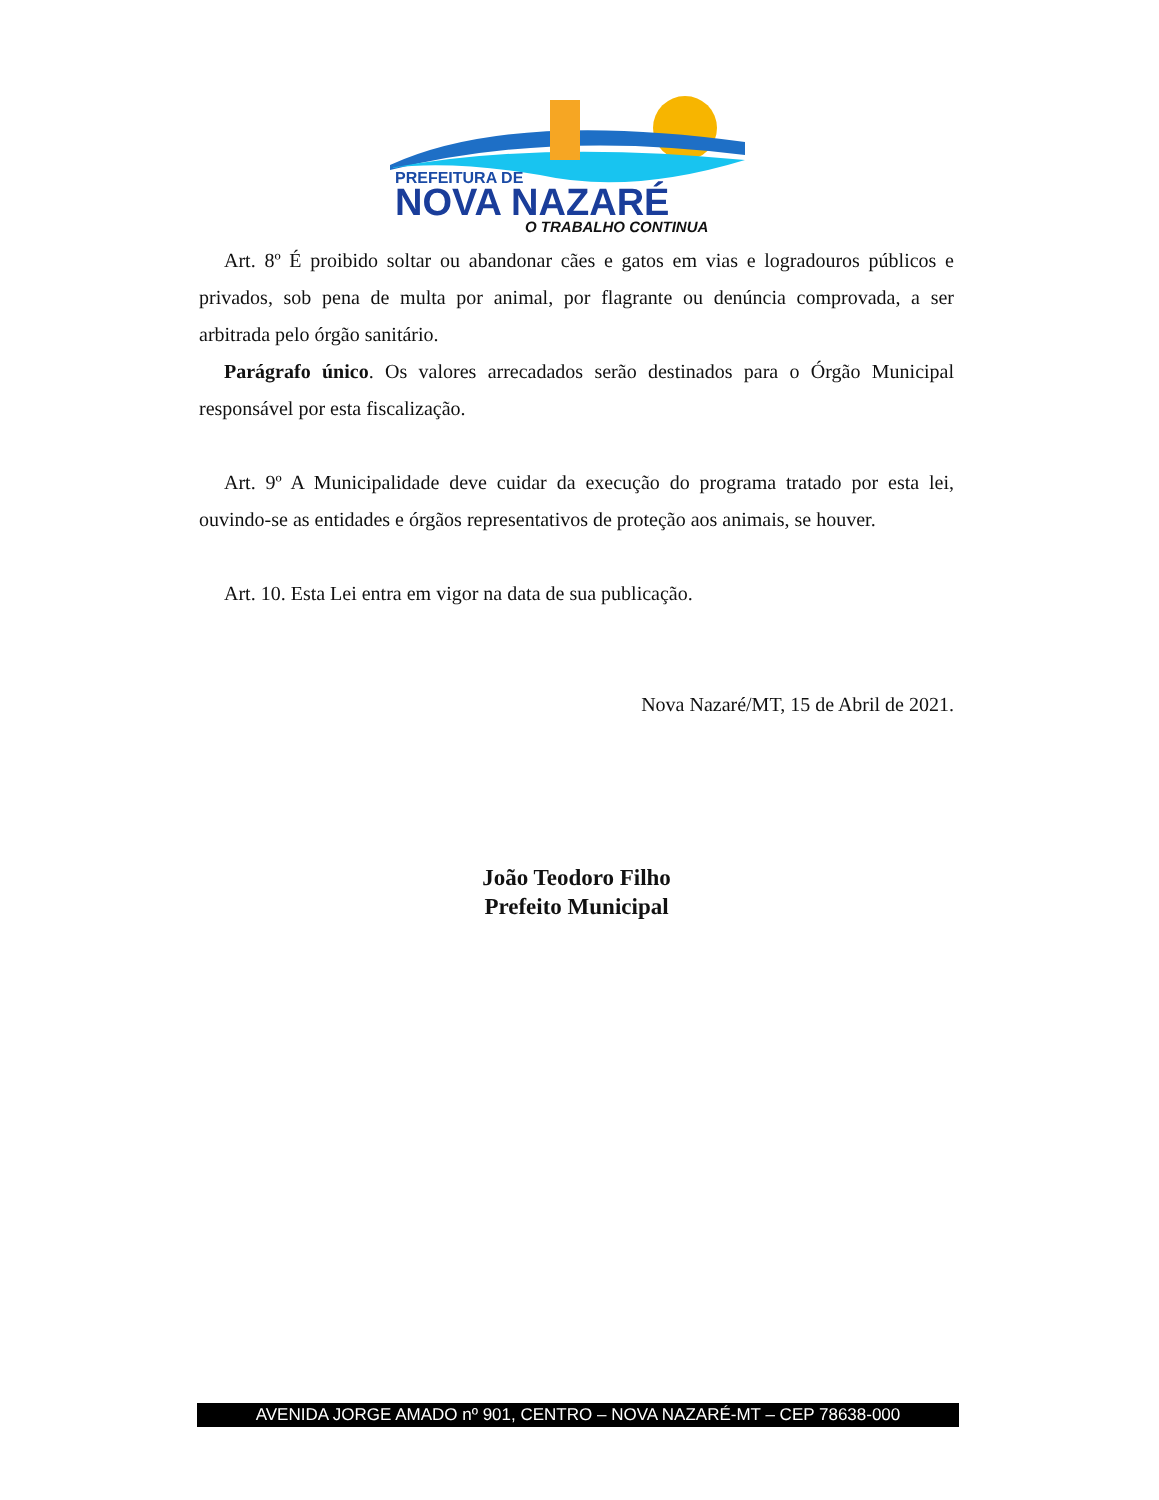PREFEITURA DE
NOVA NAZARÉ
O TRABALHO CONTINUA
Art. 8º É proibido soltar ou abandonar cães e gatos em vias e logradouros públicos e privados, sob pena de multa por animal, por flagrante ou denúncia comprovada, a ser arbitrada pelo órgão sanitário.
Parágrafo único. Os valores arrecadados serão destinados para o Órgão Municipal responsável por esta fiscalização.
Art. 9º A Municipalidade deve cuidar da execução do programa tratado por esta lei, ouvindo-se as entidades e órgãos representativos de proteção aos animais, se houver.
Art. 10. Esta Lei entra em vigor na data de sua publicação.
Nova Nazaré/MT, 15 de Abril de 2021.
João Teodoro Filho
Prefeito Municipal
AVENIDA JORGE AMADO nº 901, CENTRO – NOVA NAZARÉ-MT – CEP 78638-000